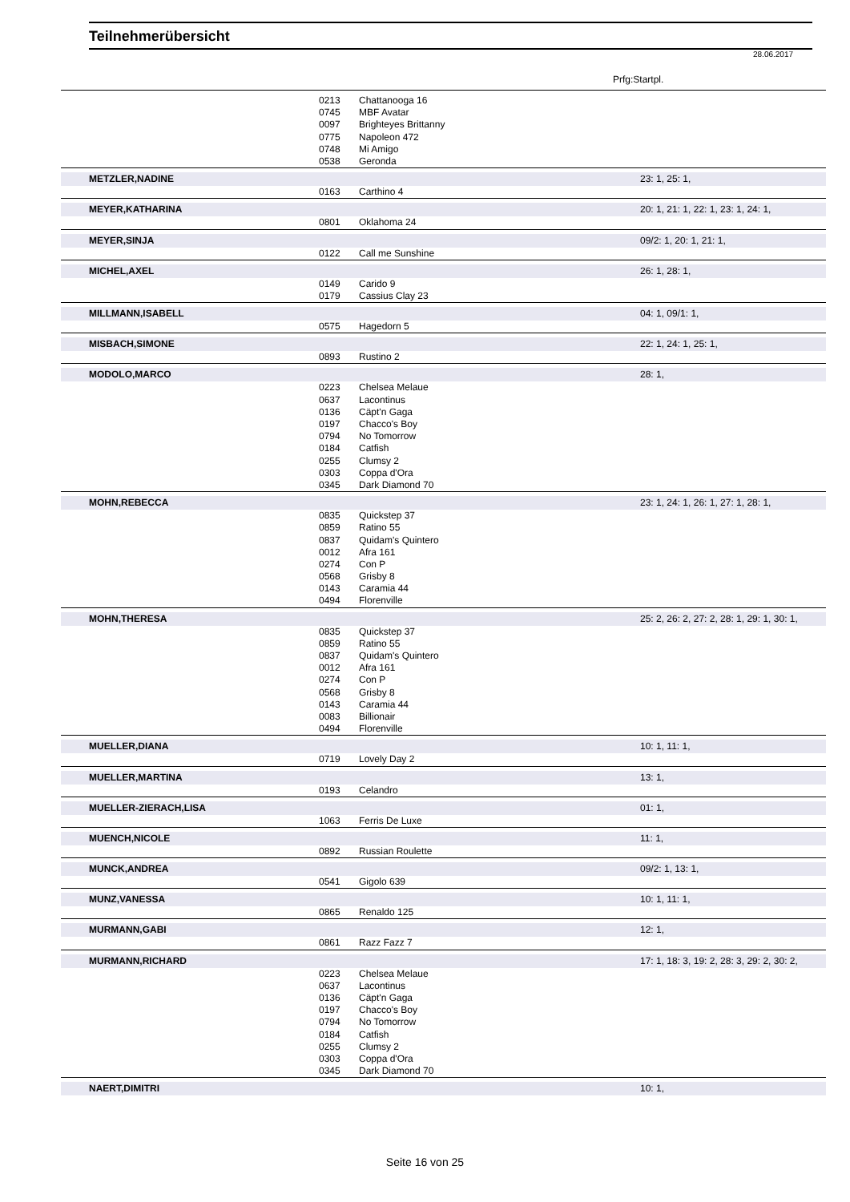Teilnehmerübersicht
28.06.2017
Prfg:Startpl.
| | 0213 | Chattanooga 16 | |
| | 0745 | MBF Avatar | |
| | 0097 | Brighteyes Brittanny | |
| | 0775 | Napoleon 472 | |
| | 0748 | Mi Amigo | |
| | 0538 | Geronda | |
| METZLER,NADINE | | | 23: 1, 25: 1, |
| | 0163 | Carthino 4 | |
| MEYER,KATHARINA | | | 20: 1, 21: 1, 22: 1, 23: 1, 24: 1, |
| | 0801 | Oklahoma 24 | |
| MEYER,SINJA | | | 09/2: 1, 20: 1, 21: 1, |
| | 0122 | Call me Sunshine | |
| MICHEL,AXEL | | | 26: 1, 28: 1, |
| | 0149 | Carido 9 | |
| | 0179 | Cassius Clay 23 | |
| MILLMANN,ISABELL | | | 04: 1, 09/1: 1, |
| | 0575 | Hagedorn 5 | |
| MISBACH,SIMONE | | | 22: 1, 24: 1, 25: 1, |
| | 0893 | Rustino 2 | |
| MODOLO,MARCO | | | 28: 1, |
| | 0223 | Chelsea Melaue | |
| | 0637 | Lacontinus | |
| | 0136 | Cäpt'n Gaga | |
| | 0197 | Chacco's Boy | |
| | 0794 | No Tomorrow | |
| | 0184 | Catfish | |
| | 0255 | Clumsy 2 | |
| | 0303 | Coppa d'Ora | |
| | 0345 | Dark Diamond 70 | |
| MOHN,REBECCA | | | 23: 1, 24: 1, 26: 1, 27: 1, 28: 1, |
| | 0835 | Quickstep 37 | |
| | 0859 | Ratino 55 | |
| | 0837 | Quidam's Quintero | |
| | 0012 | Afra 161 | |
| | 0274 | Con P | |
| | 0568 | Grisby 8 | |
| | 0143 | Caramia 44 | |
| | 0494 | Florenville | |
| MOHN,THERESA | | | 25: 2, 26: 2, 27: 2, 28: 1, 29: 1, 30: 1, |
| | 0835 | Quickstep 37 | |
| | 0859 | Ratino 55 | |
| | 0837 | Quidam's Quintero | |
| | 0012 | Afra 161 | |
| | 0274 | Con P | |
| | 0568 | Grisby 8 | |
| | 0143 | Caramia 44 | |
| | 0083 | Billionair | |
| | 0494 | Florenville | |
| MUELLER,DIANA | | | 10: 1, 11: 1, |
| | 0719 | Lovely Day 2 | |
| MUELLER,MARTINA | | | 13: 1, |
| | 0193 | Celandro | |
| MUELLER-ZIERACH,LISA | | | 01: 1, |
| | 1063 | Ferris De Luxe | |
| MUENCH,NICOLE | | | 11: 1, |
| | 0892 | Russian Roulette | |
| MUNCK,ANDREA | | | 09/2: 1, 13: 1, |
| | 0541 | Gigolo 639 | |
| MUNZ,VANESSA | | | 10: 1, 11: 1, |
| | 0865 | Renaldo 125 | |
| MURMANN,GABI | | | 12: 1, |
| | 0861 | Razz Fazz 7 | |
| MURMANN,RICHARD | | | 17: 1, 18: 3, 19: 2, 28: 3, 29: 2, 30: 2, |
| | 0223 | Chelsea Melaue | |
| | 0637 | Lacontinus | |
| | 0136 | Cäpt'n Gaga | |
| | 0197 | Chacco's Boy | |
| | 0794 | No Tomorrow | |
| | 0184 | Catfish | |
| | 0255 | Clumsy 2 | |
| | 0303 | Coppa d'Ora | |
| | 0345 | Dark Diamond 70 | |
| NAERT,DIMITRI | | | 10: 1, |
Seite 16 von 25